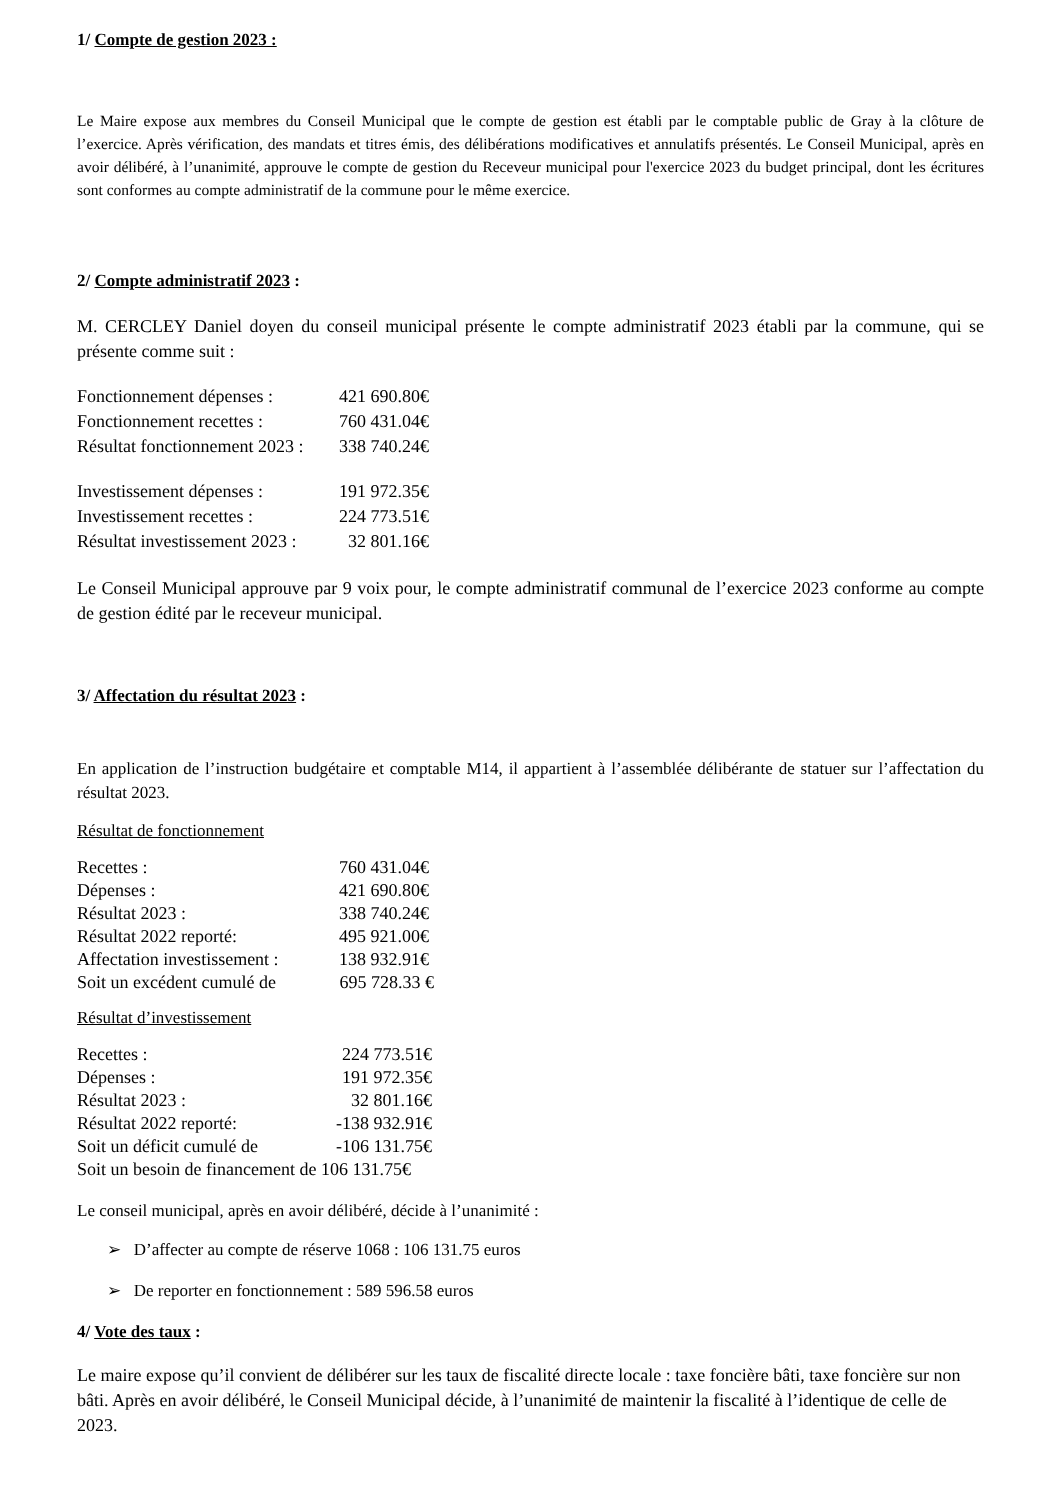1/ Compte de gestion 2023 :
Le Maire expose aux membres du Conseil Municipal que le compte de gestion est établi par le comptable public de Gray à la clôture de l’exercice. Après vérification, des mandats et titres émis, des délibérations modificatives et annulatifs présentés. Le Conseil Municipal, après en avoir délibéré, à l’unanimité, approuve le compte de gestion du Receveur municipal pour l'exercice 2023 du budget principal, dont les écritures sont conformes au compte administratif de la commune pour le même exercice.
2/ Compte administratif 2023 :
M. CERCLEY Daniel doyen du conseil municipal présente le compte administratif 2023 établi par la commune, qui se présente comme suit :
Fonctionnement dépenses : 421 690.80€
Fonctionnement recettes : 760 431.04€
Résultat fonctionnement 2023 : 338 740.24€
Investissement dépenses : 191 972.35€
Investissement recettes : 224 773.51€
Résultat investissement 2023 : 32 801.16€
Le Conseil Municipal approuve par 9 voix pour, le compte administratif communal de l’exercice 2023 conforme au compte de gestion édité par le receveur municipal.
3/ Affectation du résultat 2023 :
En application de l’instruction budgétaire et comptable M14, il appartient à l’assemblée délibérante de statuer sur l’affectation du résultat 2023.
Résultat de fonctionnement
Recettes : 760 431.04€
Dépenses : 421 690.80€
Résultat 2023 : 338 740.24€
Résultat 2022 reporté: 495 921.00€
Affectation investissement : 138 932.91€
Soit un excédent cumulé de 695 728.33 €
Résultat d’investissement
Recettes : 224 773.51€
Dépenses : 191 972.35€
Résultat 2023 : 32 801.16€
Résultat 2022 reporté: -138 932.91€
Soit un déficit cumulé de -106 131.75€
Soit un besoin de financement de 106 131.75€
Le conseil municipal, après en avoir délibéré, décide à l’unanimité :
➢ D’affecter au compte de réserve 1068 : 106 131.75 euros
➢ De reporter en fonctionnement : 589 596.58 euros
4/ Vote des taux :
Le maire expose qu’il convient de délibérer sur les taux de fiscalité directe locale : taxe foncière bâti, taxe foncière sur non bâti. Après en avoir délibéré, le Conseil Municipal décide, à l’unanimité de maintenir la fiscalité à l’identique de celle de 2023.